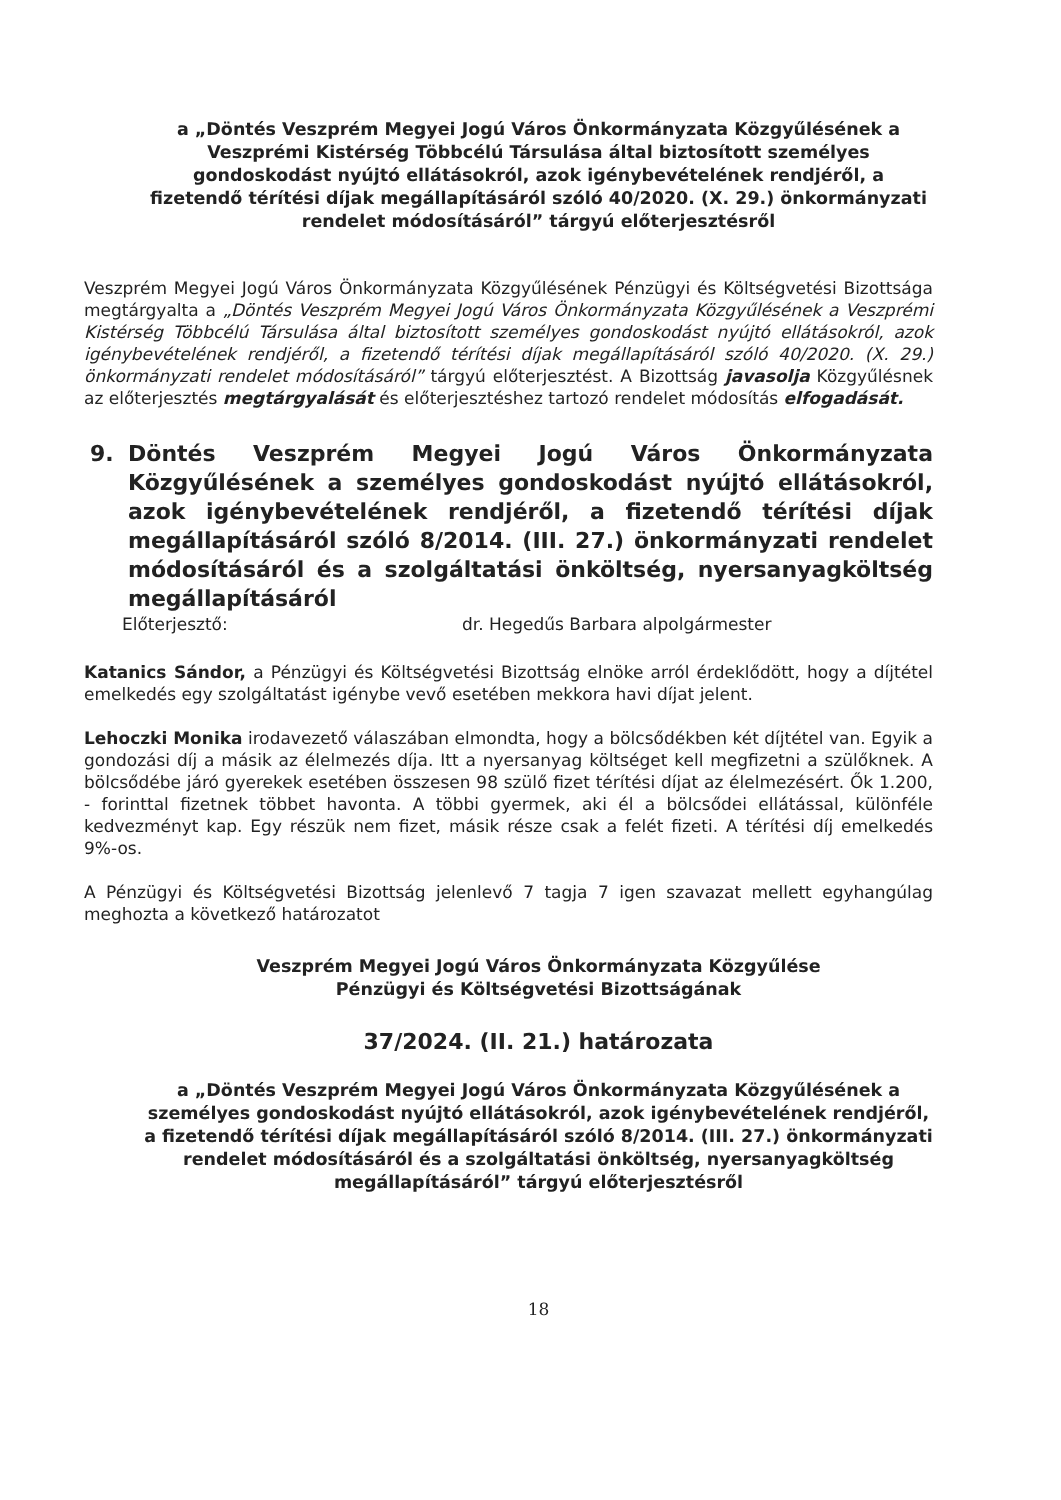a „Döntés Veszprém Megyei Jogú Város Önkormányzata Közgyűlésének a Veszprémi Kistérség Többcélú Társulása által biztosított személyes gondoskodást nyújtó ellátásokról, azok igénybevételének rendjéről, a fizetendő térítési díjak megállapításáról szóló 40/2020. (X. 29.) önkormányzati rendelet módosításáról” tárgyú előterjesztésről
Veszprém Megyei Jogú Város Önkormányzata Közgyűlésének Pénzügyi és Költségvetési Bizottsága megtárgyalta a „Döntés Veszprém Megyei Jogú Város Önkormányzata Közgyűlésének a Veszprémi Kistérség Többcélú Társulása által biztosított személyes gondoskodást nyújtó ellátásokról, azok igénybevételének rendjéről, a fizetendő térítési díjak megállapításáról szóló 40/2020. (X. 29.) önkormányzati rendelet módosításáról” tárgyú előterjesztést. A Bizottság javasolja Közgyűlésnek az előterjesztés megtárgyalását és előterjesztéshez tartozó rendelet módosítás elfogadását.
9. Döntés Veszprém Megyei Jogú Város Önkormányzata Közgyűlésének a személyes gondoskodást nyújtó ellátásokról, azok igénybevételének rendjéről, a fizetendő térítési díjak megállapításáról szóló 8/2014. (III. 27.) önkormányzati rendelet módosításáról és a szolgáltatási önköltség, nyersanyagköltség megállapításáról
Előterjesztő: dr. Hegedűs Barbara alpolgármester
Katanics Sándor, a Pénzügyi és Költségvetési Bizottság elnöke arról érdeklődött, hogy a díjtétel emelkedés egy szolgáltatást igénybe vevő esetében mekkora havi díjat jelent.
Lehoczki Monika irodavezető válaszában elmondta, hogy a bölcsődékben két díjtétel van. Egyik a gondozási díj a másik az élelmezés díja. Itt a nyersanyag költséget kell megfizetni a szülőknek. A bölcsődébe járó gyerekek esetében összesen 98 szülő fizet térítési díjat az élelmezésért. Ők 1.200, - forinttal fizetnek többet havonta. A többi gyermek, aki él a bölcsődei ellátással, különféle kedvezményt kap. Egy részük nem fizet, másik része csak a felét fizeti. A térítési díj emelkedés 9%-os.
A Pénzügyi és Költségvetési Bizottság jelenlevő 7 tagja 7 igen szavazat mellett egyhangúlag meghozta a következő határozatot
Veszprém Megyei Jogú Város Önkormányzata Közgyűlése
Pénzügyi és Költségvetési Bizottságának
37/2024. (II. 21.) határozata
a „Döntés Veszprém Megyei Jogú Város Önkormányzata Közgyűlésének a személyes gondoskodást nyújtó ellátásokról, azok igénybevételének rendjéről, a fizetendő térítési díjak megállapításáról szóló 8/2014. (III. 27.) önkormányzati rendelet módosításáról és a szolgáltatási önköltség, nyersanyagköltség megállapításáról” tárgyú előterjesztésről
18